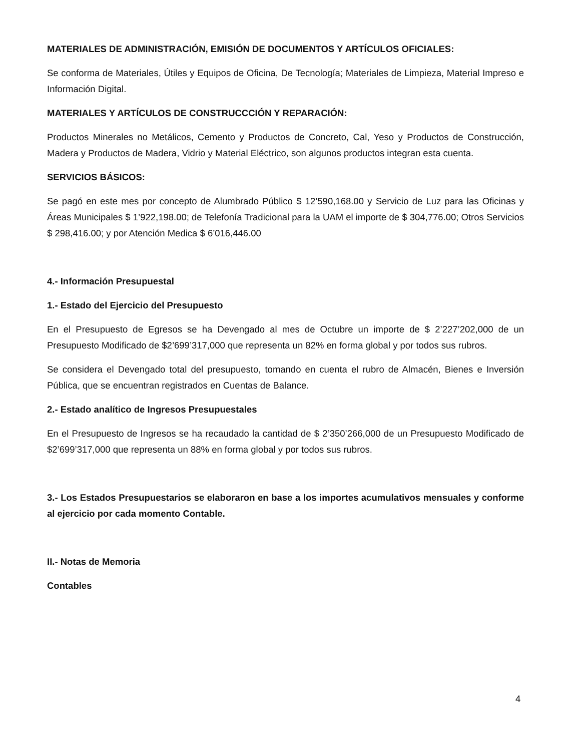MATERIALES DE ADMINISTRACIÓN, EMISIÓN DE DOCUMENTOS Y ARTÍCULOS OFICIALES:
Se conforma de Materiales, Útiles y Equipos de Oficina, De Tecnología; Materiales de Limpieza, Material Impreso e Información Digital.
MATERIALES Y ARTÍCULOS DE CONSTRUCCCIÓN Y REPARACIÓN:
Productos Minerales no Metálicos, Cemento y Productos de Concreto, Cal, Yeso y Productos de Construcción, Madera y Productos de Madera, Vidrio y Material Eléctrico, son algunos productos integran esta cuenta.
SERVICIOS BÁSICOS:
Se pagó en este mes por concepto de Alumbrado Público $ 12’590,168.00 y Servicio de Luz para las Oficinas y Áreas Municipales $ 1’922,198.00; de Telefonía Tradicional para la UAM el importe de $ 304,776.00; Otros Servicios $ 298,416.00; y por Atención Medica $ 6’016,446.00
4.- Información Presupuestal
1.- Estado del Ejercicio del Presupuesto
En el Presupuesto de Egresos se ha Devengado al mes de Octubre un importe de $ 2’227’202,000 de un Presupuesto Modificado de $2’699’317,000 que representa un 82% en forma global y por todos sus rubros.
Se considera el Devengado total del presupuesto, tomando en cuenta el rubro de Almacén, Bienes e Inversión Pública, que se encuentran registrados en Cuentas de Balance.
2.- Estado analítico de Ingresos Presupuestales
En el Presupuesto de Ingresos se ha recaudado la cantidad de $ 2’350’266,000 de un Presupuesto Modificado de $2’699’317,000 que representa un 88% en forma global y por todos sus rubros.
3.- Los Estados Presupuestarios se elaboraron en base a los importes acumulativos mensuales y conforme al ejercicio por cada momento Contable.
II.- Notas de Memoria
Contables
4